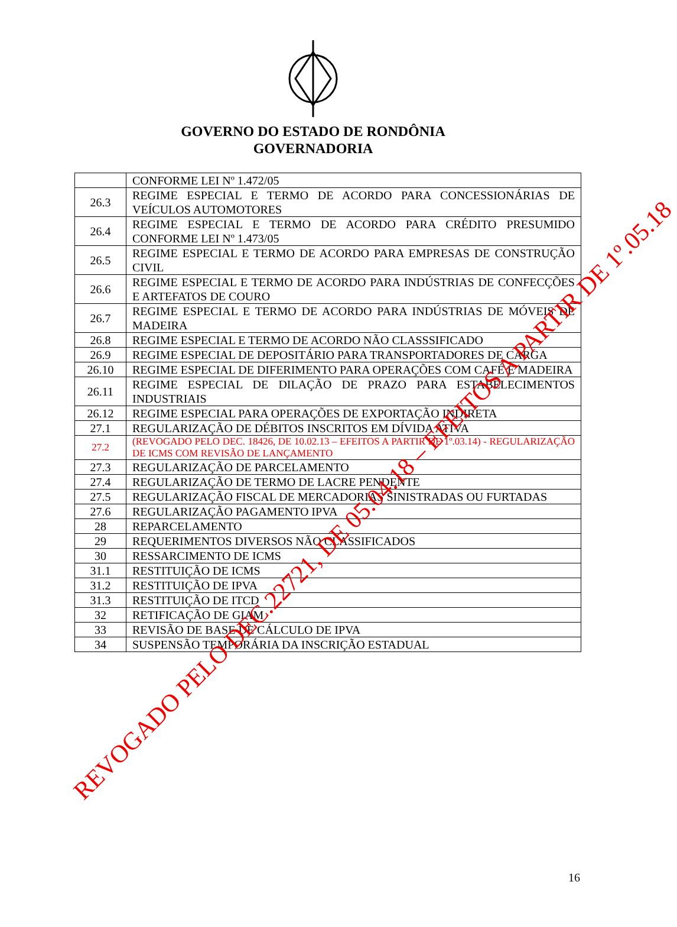GOVERNO DO ESTADO DE RONDÔNIA
GOVERNADORIA
| | CONFORME LEI Nº 1.472/05 |
| 26.3 | REGIME ESPECIAL E TERMO DE ACORDO PARA CONCESSIONÁRIAS DE VEÍCULOS AUTOMOTORES |
| 26.4 | REGIME ESPECIAL E TERMO DE ACORDO PARA CRÉDITO PRESUMIDO CONFORME LEI Nº 1.473/05 |
| 26.5 | REGIME ESPECIAL E TERMO DE ACORDO PARA EMPRESAS DE CONSTRUÇÃO CIVIL |
| 26.6 | REGIME ESPECIAL E TERMO DE ACORDO PARA INDÚSTRIAS DE CONFECÇÕES E ARTEFATOS DE COURO |
| 26.7 | REGIME ESPECIAL E TERMO DE ACORDO PARA INDÚSTRIAS DE MÓVEIS DE MADEIRA |
| 26.8 | REGIME ESPECIAL E TERMO DE ACORDO NÃO CLASSSIFICADO |
| 26.9 | REGIME ESPECIAL DE DEPOSITÁRIO PARA TRANSPORTADORES DE CARGA |
| 26.10 | REGIME ESPECIAL DE DIFERIMENTO PARA OPERAÇÕES COM CAFÉ E MADEIRA |
| 26.11 | REGIME ESPECIAL DE DILAÇÃO DE PRAZO PARA ESTABELECIMENTOS INDUSTRIAIS |
| 26.12 | REGIME ESPECIAL PARA OPERAÇÕES DE EXPORTAÇÃO INDIRETA |
| 27.1 | REGULARIZAÇÃO DE DÉBITOS INSCRITOS EM DÍVIDA ATIVA |
| 27.2 | (REVOGADO PELO DEC. 18426, DE 10.02.13 – EFEITOS A PARTIR DE 1º.03.14) - REGULARIZAÇÃO DE ICMS COM REVISÃO DE LANÇAMENTO |
| 27.3 | REGULARIZAÇÃO DE PARCELAMENTO |
| 27.4 | REGULARIZAÇÃO DE TERMO DE LACRE PENDENTE |
| 27.5 | REGULARIZAÇÃO FISCAL DE MERCADORIAS SINISTRADAS OU FURTADAS |
| 27.6 | REGULARIZAÇÃO PAGAMENTO IPVA |
| 28 | REPARCELAMENTO |
| 29 | REQUERIMENTOS DIVERSOS NÃO CLASSIFICADOS |
| 30 | RESSARCIMENTO DE ICMS |
| 31.1 | RESTITUIÇÃO DE ICMS |
| 31.2 | RESTITUIÇÃO DE IPVA |
| 31.3 | RESTITUIÇÃO DE ITCD |
| 32 | RETIFICAÇÃO DE GIAM |
| 33 | REVISÃO DE BASE DE CÁLCULO DE IPVA |
| 34 | SUSPENSÃO TEMPORÁRIA DA INSCRIÇÃO ESTADUAL |
16
REVOGADO PELO DEC.22721, DE 05.04.18 – EFEITOS A PARTIR DE 1º.05.18